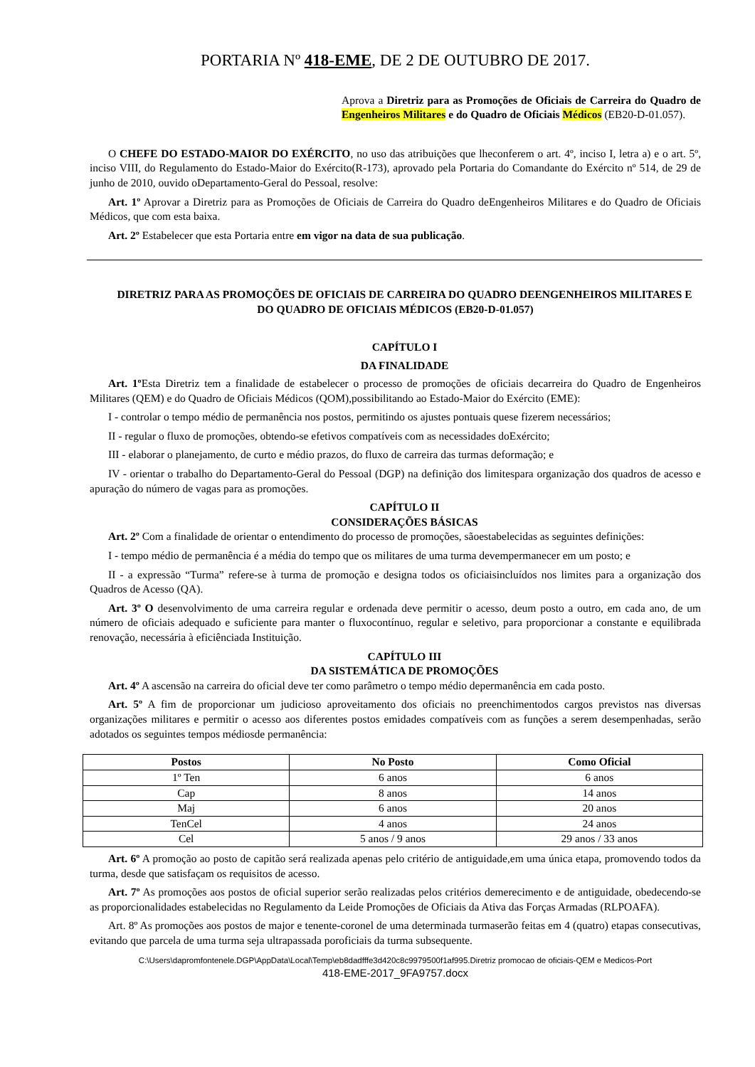PORTARIA Nº 418-EME, DE 2 DE OUTUBRO DE 2017.
Aprova a Diretriz para as Promoções de Oficiais de Carreira do Quadro de Engenheiros Militares e do Quadro de Oficiais Médicos (EB20-D-01.057).
O CHEFE DO ESTADO-MAIOR DO EXÉRCITO, no uso das atribuições que lheconferem o art. 4º, inciso I, letra a) e o art. 5º, inciso VIII, do Regulamento do Estado-Maior do Exército(R-173), aprovado pela Portaria do Comandante do Exército nº 514, de 29 de junho de 2010, ouvido oDepartamento-Geral do Pessoal, resolve:
Art. 1º Aprovar a Diretriz para as Promoções de Oficiais de Carreira do Quadro deEngenheiros Militares e do Quadro de Oficiais Médicos, que com esta baixa.
Art. 2º Estabelecer que esta Portaria entre em vigor na data de sua publicação.
DIRETRIZ PARA AS PROMOÇÕES DE OFICIAIS DE CARREIRA DO QUADRO DEENGENHEIROS MILITARES E DO QUADRO DE OFICIAIS MÉDICOS (EB20-D-01.057)
CAPÍTULO I
DA FINALIDADE
Art. 1º Esta Diretriz tem a finalidade de estabelecer o processo de promoções de oficiais decarreira do Quadro de Engenheiros Militares (QEM) e do Quadro de Oficiais Médicos (QOM),possibilitando ao Estado-Maior do Exército (EME):
I - controlar o tempo médio de permanência nos postos, permitindo os ajustes pontuais quese fizerem necessários;
II - regular o fluxo de promoções, obtendo-se efetivos compatíveis com as necessidades doExército;
III - elaborar o planejamento, de curto e médio prazos, do fluxo de carreira das turmas deformação; e
IV - orientar o trabalho do Departamento-Geral do Pessoal (DGP) na definição dos limitespara organização dos quadros de acesso e apuração do número de vagas para as promoções.
CAPÍTULO II
CONSIDERAÇÕES BÁSICAS
Art. 2º Com a finalidade de orientar o entendimento do processo de promoções, sãoestabelecidas as seguintes definições:
I - tempo médio de permanência é a média do tempo que os militares de uma turma devempermanecer em um posto; e
II - a expressão “Turma” refere-se à turma de promoção e designa todos os oficiaisincluídos nos limites para a organização dos Quadros de Acesso (QA).
Art. 3º O desenvolvimento de uma carreira regular e ordenada deve permitir o acesso, deum posto a outro, em cada ano, de um número de oficiais adequado e suficiente para manter o fluxocontínuo, regular e seletivo, para proporcionar a constante e equilibrada renovação, necessária à eficiênciada Instituição.
CAPÍTULO III
DA SISTEMÁTICA DE PROMOÇÕES
Art. 4º A ascensão na carreira do oficial deve ter como parâmetro o tempo médio depermanência em cada posto.
Art. 5º A fim de proporcionar um judicioso aproveitamento dos oficiais no preenchimentodos cargos previstos nas diversas organizações militares e permitir o acesso aos diferentes postos emidades compatíveis com as funções a serem desempenhadas, serão adotados os seguintes tempos médiosde permanência:
| Postos | No Posto | Como Oficial |
| --- | --- | --- |
| 1º Ten | 6 anos | 6 anos |
| Cap | 8 anos | 14 anos |
| Maj | 6 anos | 20 anos |
| TenCel | 4 anos | 24 anos |
| Cel | 5 anos / 9 anos | 29 anos / 33 anos |
Art. 6º A promoção ao posto de capitão será realizada apenas pelo critério de antiguidade,em uma única etapa, promovendo todos da turma, desde que satisfaçam os requisitos de acesso.
Art. 7º As promoções aos postos de oficial superior serão realizadas pelos critérios demerecimento e de antiguidade, obedecendo-se as proporcionalidades estabelecidas no Regulamento da Leide Promoções de Oficiais da Ativa das Forças Armadas (RLPOAFA).
Art. 8º As promoções aos postos de major e tenente-coronel de uma determinada turmaserão feitas em 4 (quatro) etapas consecutivas, evitando que parcela de uma turma seja ultrapassada poroficiais da turma subsequente.
C:\Users\dapromfontenele.DGP\AppData\Local\Temp\eb8dadfffe3d420c8c9979500f1af995.Diretriz promocao de oficiais-QEM e Medicos-Port
418-EME-2017_9FA9757.docx